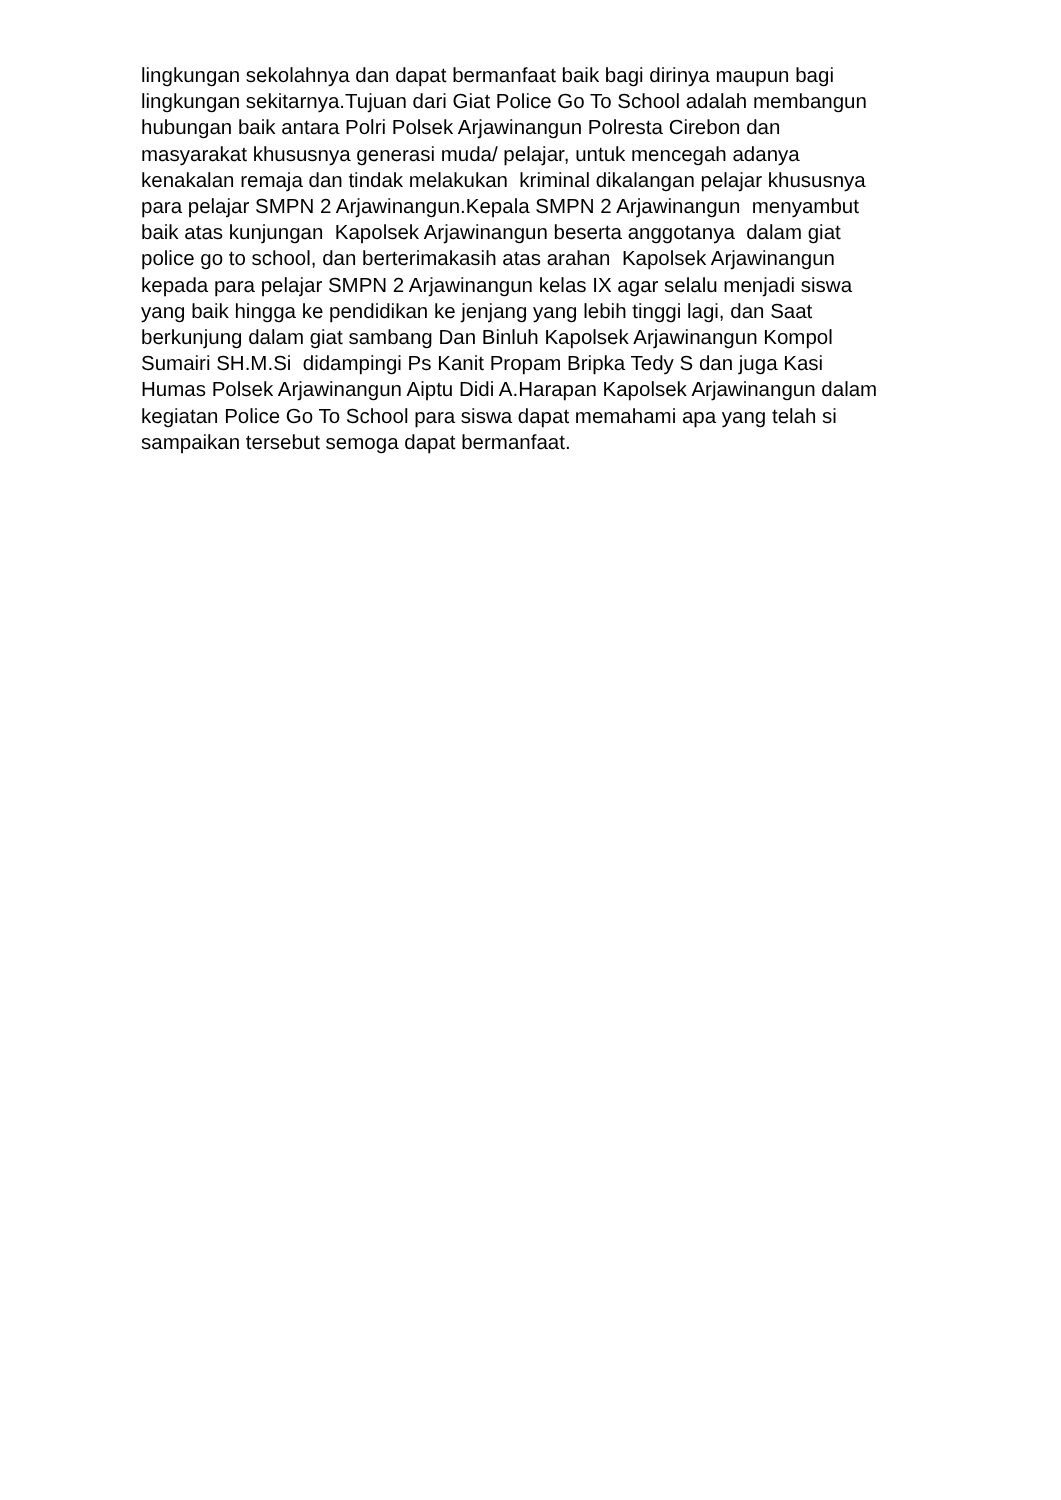lingkungan sekolahnya dan dapat bermanfaat baik bagi dirinya maupun bagi
lingkungan sekitarnya.Tujuan dari Giat Police Go To School adalah membangun
hubungan baik antara Polri Polsek Arjawinangun Polresta Cirebon dan
masyarakat khususnya generasi muda/ pelajar, untuk mencegah adanya
kenakalan remaja dan tindak melakukan kriminal dikalangan pelajar khususnya
para pelajar SMPN 2 Arjawinangun.Kepala SMPN 2 Arjawinangun menyambut
baik atas kunjungan Kapolsek Arjawinangun beserta anggotanya dalam giat
police go to school, dan berterimakasih atas arahan Kapolsek Arjawinangun
kepada para pelajar SMPN 2 Arjawinangun kelas IX agar selalu menjadi siswa
yang baik hingga ke pendidikan ke jenjang yang lebih tinggi lagi, dan Saat
berkunjung dalam giat sambang Dan Binluh Kapolsek Arjawinangun Kompol
Sumairi SH.M.Si didampingi Ps Kanit Propam Bripka Tedy S dan juga Kasi
Humas Polsek Arjawinangun Aiptu Didi A.Harapan Kapolsek Arjawinangun dalam
kegiatan Police Go To School para siswa dapat memahami apa yang telah si
sampaikan tersebut semoga dapat bermanfaat.